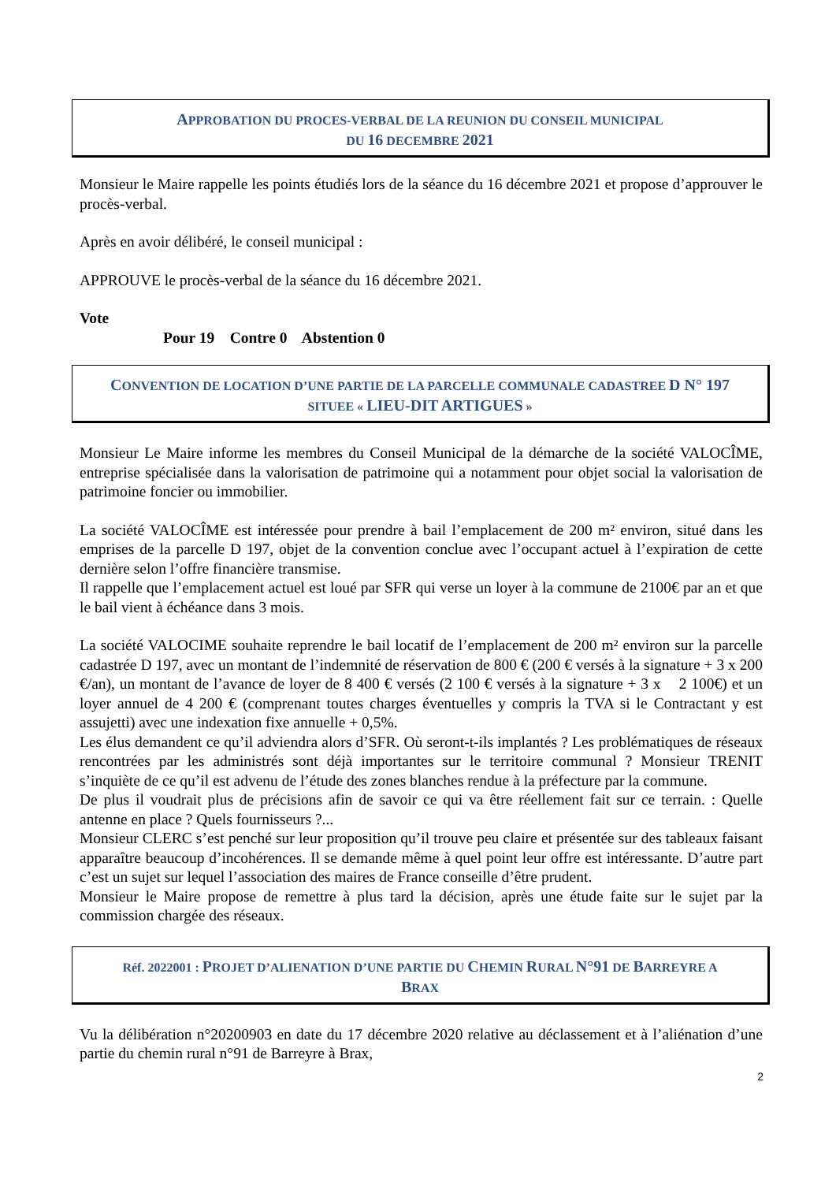APPROBATION DU PROCES-VERBAL DE LA REUNION DU CONSEIL MUNICIPAL
DU 16 DECEMBRE 2021
Monsieur le Maire rappelle les points étudiés lors de la séance du 16 décembre 2021 et propose d’approuver le procès-verbal.
Après en avoir délibéré, le conseil municipal :
APPROUVE le procès-verbal de la séance du 16 décembre 2021.
Vote
Pour 19 Contre 0 Abstention 0
CONVENTION DE LOCATION D’UNE PARTIE DE LA PARCELLE COMMUNALE CADASTREE D N° 197
SITUEE « LIEU-DIT ARTIGUES »
Monsieur Le Maire informe les membres du Conseil Municipal de la démarche de la société VALOCÎME, entreprise spécialisée dans la valorisation de patrimoine qui a notamment pour objet social la valorisation de patrimoine foncier ou immobilier.
La société VALOCÎME est intéressée pour prendre à bail l’emplacement de 200 m² environ, situé dans les emprises de la parcelle D 197, objet de la convention conclue avec l’occupant actuel à l’expiration de cette dernière selon l’offre financière transmise.
Il rappelle que l’emplacement actuel est loué par SFR qui verse un loyer à la commune de 2100€ par an et que le bail vient à échéance dans 3 mois.
La société VALOCIME souhaite reprendre le bail locatif de l’emplacement de 200 m² environ sur la parcelle cadastrée D 197, avec un montant de l’indemnité de réservation de 800 € (200 € versés à la signature + 3 x 200 €/an), un montant de l’avance de loyer de 8 400 € versés (2 100 € versés à la signature + 3 x 2 100€) et un loyer annuel de 4 200 € (comprenant toutes charges éventuelles y compris la TVA si le Contractant y est assujetti) avec une indexation fixe annuelle + 0,5%.
Les élus demandent ce qu’il adviendra alors d’SFR. Où seront-t-ils implantés ? Les problématiques de réseaux rencontrées par les administrés sont déjà importantes sur le territoire communal ? Monsieur TRENIT s’inquiète de ce qu’il est advenu de l’étude des zones blanches rendue à la préfecture par la commune.
De plus il voudrait plus de précisions afin de savoir ce qui va être réellement fait sur ce terrain. : Quelle antenne en place ? Quels fournisseurs ?...
Monsieur CLERC s’est penché sur leur proposition qu’il trouve peu claire et présentée sur des tableaux faisant apparaître beaucoup d’incohérences. Il se demande même à quel point leur offre est intéressante. D’autre part c’est un sujet sur lequel l’association des maires de France conseille d’être prudent.
Monsieur le Maire propose de remettre à plus tard la décision, après une étude faite sur le sujet par la commission chargée des réseaux.
Réf. 2022001 : PROJET D’ALIENATION D’UNE PARTIE DU CHEMIN RURAL N°91 DE BARREYRE A
BRAX
Vu la délibération n°20200903 en date du 17 décembre 2020 relative au déclassement et à l’aliénation d’une partie du chemin rural n°91 de Barreyre à Brax,
2